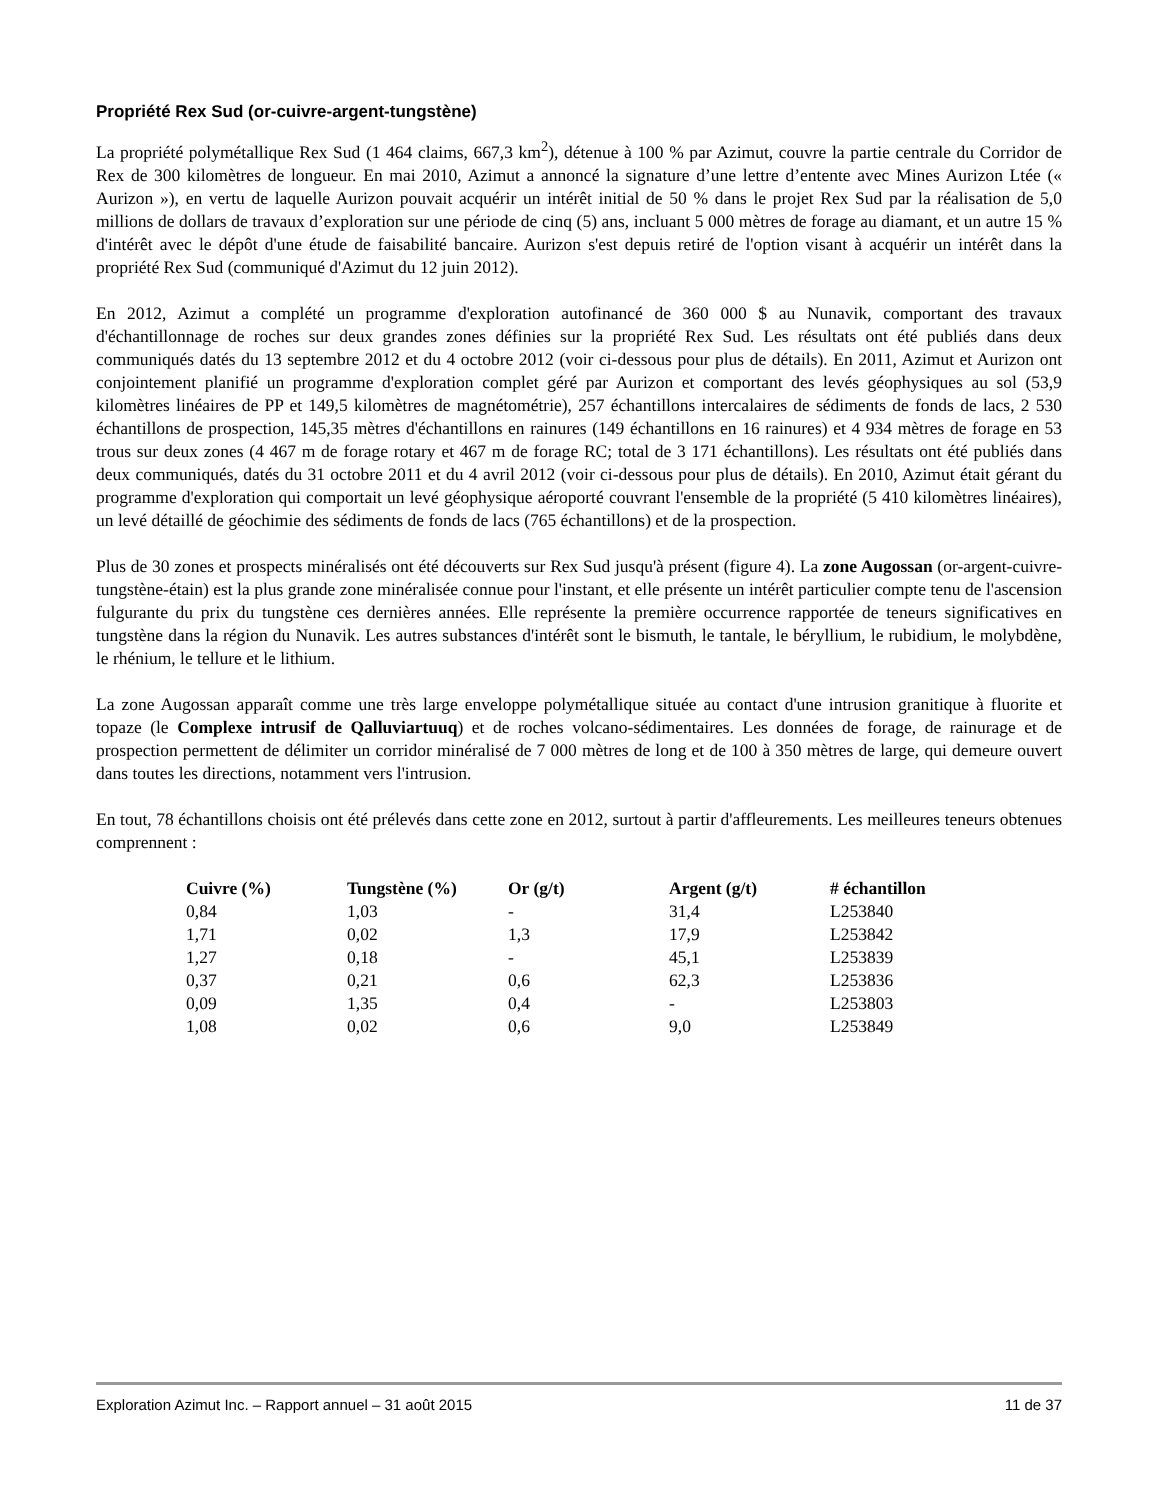Propriété Rex Sud (or-cuivre-argent-tungstène)
La propriété polymétallique Rex Sud (1 464 claims, 667,3 km<sup>2</sup>), détenue à 100 % par Azimut, couvre la partie centrale du Corridor de Rex de 300 kilomètres de longueur. En mai 2010, Azimut a annoncé la signature d’une lettre d’entente avec Mines Aurizon Ltée (« Aurizon »), en vertu de laquelle Aurizon pouvait acquérir un intérêt initial de 50 % dans le projet Rex Sud par la réalisation de 5,0 millions de dollars de travaux d’exploration sur une période de cinq (5) ans, incluant 5 000 mètres de forage au diamant, et un autre 15 % d'intérêt avec le dépôt d'une étude de faisabilité bancaire. Aurizon s'est depuis retiré de l'option visant à acquérir un intérêt dans la propriété Rex Sud (communiqué d'Azimut du 12 juin 2012).
En 2012, Azimut a complété un programme d'exploration autofinancé de 360 000 $ au Nunavik, comportant des travaux d'échantillonnage de roches sur deux grandes zones définies sur la propriété Rex Sud. Les résultats ont été publiés dans deux communiqués datés du 13 septembre 2012 et du 4 octobre 2012 (voir ci-dessous pour plus de détails). En 2011, Azimut et Aurizon ont conjointement planifié un programme d'exploration complet géré par Aurizon et comportant des levés géophysiques au sol (53,9 kilomètres linéaires de PP et 149,5 kilomètres de magnétométrie), 257 échantillons intercalaires de sédiments de fonds de lacs, 2 530 échantillons de prospection, 145,35 mètres d'échantillons en rainures (149 échantillons en 16 rainures) et 4 934 mètres de forage en 53 trous sur deux zones (4 467 m de forage rotary et 467 m de forage RC; total de 3 171 échantillons). Les résultats ont été publiés dans deux communiqués, datés du 31 octobre 2011 et du 4 avril 2012 (voir ci-dessous pour plus de détails). En 2010, Azimut était gérant du programme d'exploration qui comportait un levé géophysique aéroporté couvrant l'ensemble de la propriété (5 410 kilomètres linéaires), un levé détaillé de géochimie des sédiments de fonds de lacs (765 échantillons) et de la prospection.
Plus de 30 zones et prospects minéralisés ont été découverts sur Rex Sud jusqu'à présent (figure 4). La zone Augossan (or-argent-cuivre-tungstène-étain) est la plus grande zone minéralisée connue pour l'instant, et elle présente un intérêt particulier compte tenu de l'ascension fulgurante du prix du tungstène ces dernières années. Elle représente la première occurrence rapportée de teneurs significatives en tungstène dans la région du Nunavik. Les autres substances d'intérêt sont le bismuth, le tantale, le béryllium, le rubidium, le molybdène, le rhénium, le tellure et le lithium.
La zone Augossan apparaît comme une très large enveloppe polymétallique située au contact d'une intrusion granitique à fluorite et topaze (le Complexe intrusif de Qalluviartuuq) et de roches volcano-sédimentaires. Les données de forage, de rainurage et de prospection permettent de délimiter un corridor minéralisé de 7 000 mètres de long et de 100 à 350 mètres de large, qui demeure ouvert dans toutes les directions, notamment vers l'intrusion.
En tout, 78 échantillons choisis ont été prélevés dans cette zone en 2012, surtout à partir d'affleurements. Les meilleures teneurs obtenues comprennent :
| Cuivre (%) | Tungstène (%) | Or (g/t) | Argent (g/t) | # échantillon |
| --- | --- | --- | --- | --- |
| 0,84 | 1,03 | - | 31,4 | L253840 |
| 1,71 | 0,02 | 1,3 | 17,9 | L253842 |
| 1,27 | 0,18 | - | 45,1 | L253839 |
| 0,37 | 0,21 | 0,6 | 62,3 | L253836 |
| 0,09 | 1,35 | 0,4 | - | L253803 |
| 1,08 | 0,02 | 0,6 | 9,0 | L253849 |
Exploration Azimut Inc. – Rapport annuel – 31 août 2015 11 de 37